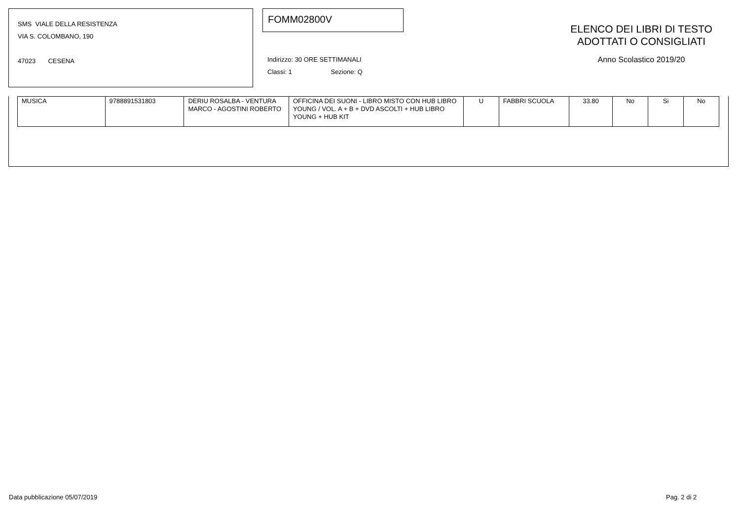SMS VIALE DELLA RESISTENZA
VIA S. COLOMBANO, 190
47023 CESENA
FOMM02800V
ELENCO DEI LIBRI DI TESTO
ADOTTATI O CONSIGLIATI
Anno Scolastico 2019/20
Indirizzo: 30 ORE SETTIMANALI
Classi: 1 Sezione: Q
| MUSICA | 9788891531803 | DERIU ROSALBA - VENTURA MARCO - AGOSTINI ROBERTO | OFFICINA DEI SUONI - LIBRO MISTO CON HUB LIBRO YOUNG / VOL. A + B + DVD ASCOLTI + HUB LIBRO YOUNG + HUB KIT | U | FABBRI SCUOLA | 33.80 | No | Si | No |
Data pubblicazione 05/07/2019 Pag. 2 di 2